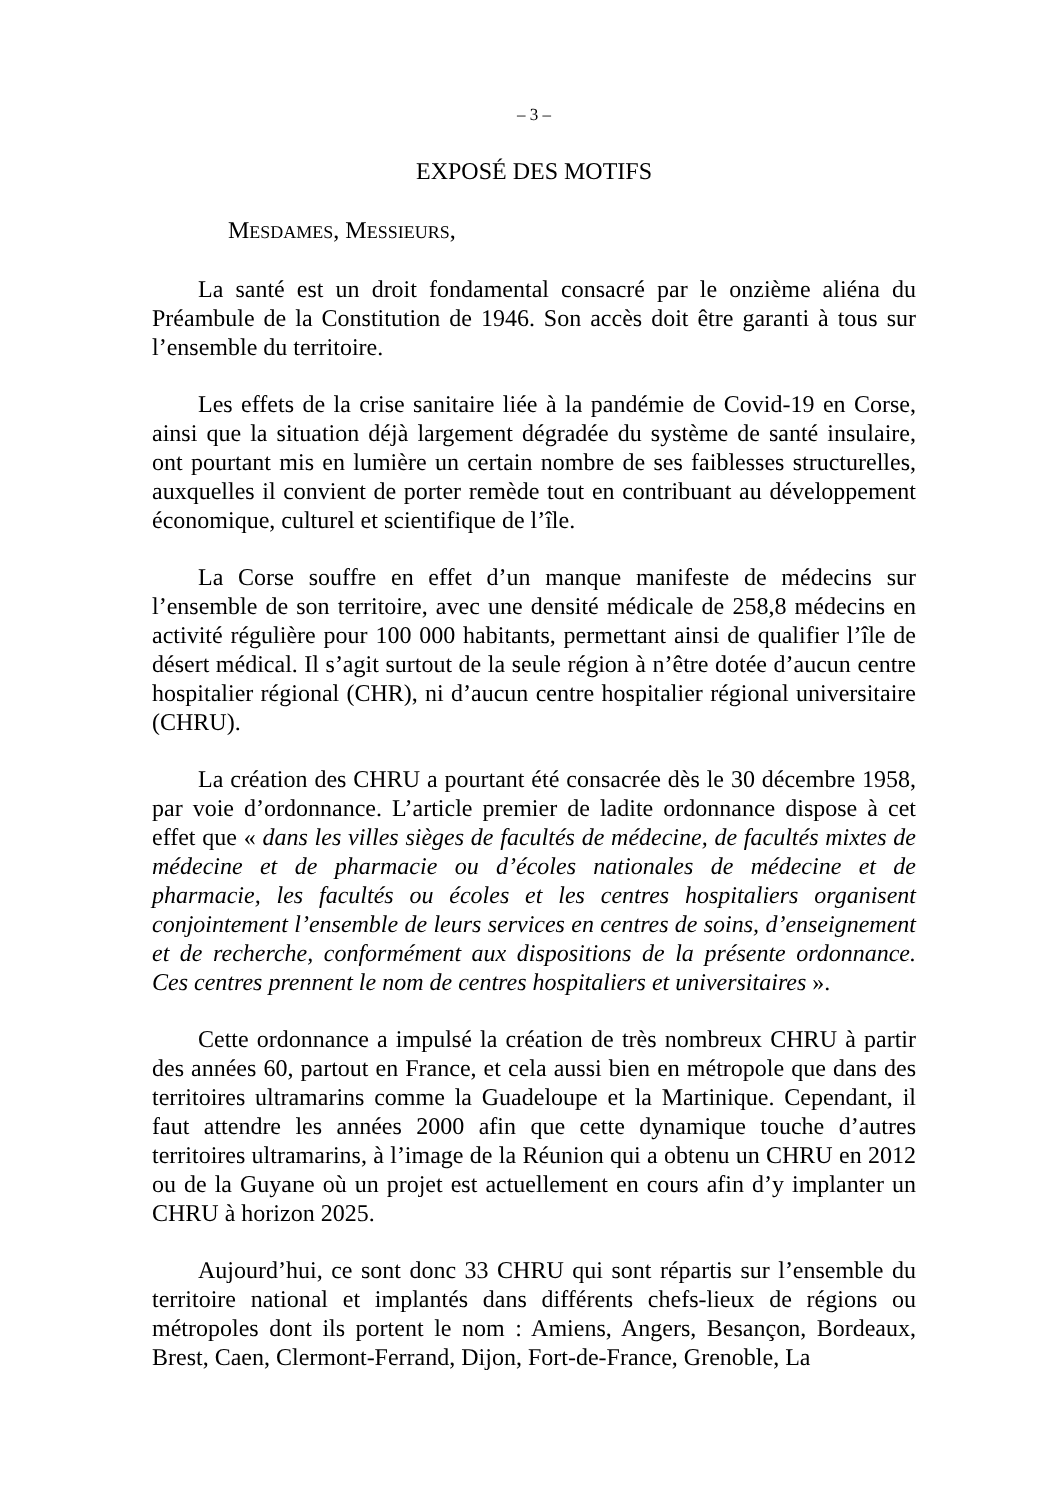– 3 –
EXPOSÉ DES MOTIFS
MESDAMES, MESSIEURS,
La santé est un droit fondamental consacré par le onzième aliéna du Préambule de la Constitution de 1946. Son accès doit être garanti à tous sur l’ensemble du territoire.
Les effets de la crise sanitaire liée à la pandémie de Covid-19 en Corse, ainsi que la situation déjà largement dégradée du système de santé insulaire, ont pourtant mis en lumière un certain nombre de ses faiblesses structurelles, auxquelles il convient de porter remède tout en contribuant au développement économique, culturel et scientifique de l’île.
La Corse souffre en effet d’un manque manifeste de médecins sur l’ensemble de son territoire, avec une densité médicale de 258,8 médecins en activité régulière pour 100 000 habitants, permettant ainsi de qualifier l’île de désert médical. Il s’agit surtout de la seule région à n’être dotée d’aucun centre hospitalier régional (CHR), ni d’aucun centre hospitalier régional universitaire (CHRU).
La création des CHRU a pourtant été consacrée dès le 30 décembre 1958, par voie d’ordonnance. L’article premier de ladite ordonnance dispose à cet effet que « dans les villes sièges de facultés de médecine, de facultés mixtes de médecine et de pharmacie ou d’écoles nationales de médecine et de pharmacie, les facultés ou écoles et les centres hospitaliers organisent conjointement l’ensemble de leurs services en centres de soins, d’enseignement et de recherche, conformément aux dispositions de la présente ordonnance. Ces centres prennent le nom de centres hospitaliers et universitaires ».
Cette ordonnance a impulsé la création de très nombreux CHRU à partir des années 60, partout en France, et cela aussi bien en métropole que dans des territoires ultramarins comme la Guadeloupe et la Martinique. Cependant, il faut attendre les années 2000 afin que cette dynamique touche d’autres territoires ultramarins, à l’image de la Réunion qui a obtenu un CHRU en 2012 ou de la Guyane où un projet est actuellement en cours afin d’y implanter un CHRU à horizon 2025.
Aujourd’hui, ce sont donc 33 CHRU qui sont répartis sur l’ensemble du territoire national et implantés dans différents chefs-lieux de régions ou métropoles dont ils portent le nom : Amiens, Angers, Besançon, Bordeaux, Brest, Caen, Clermont-Ferrand, Dijon, Fort-de-France, Grenoble, La